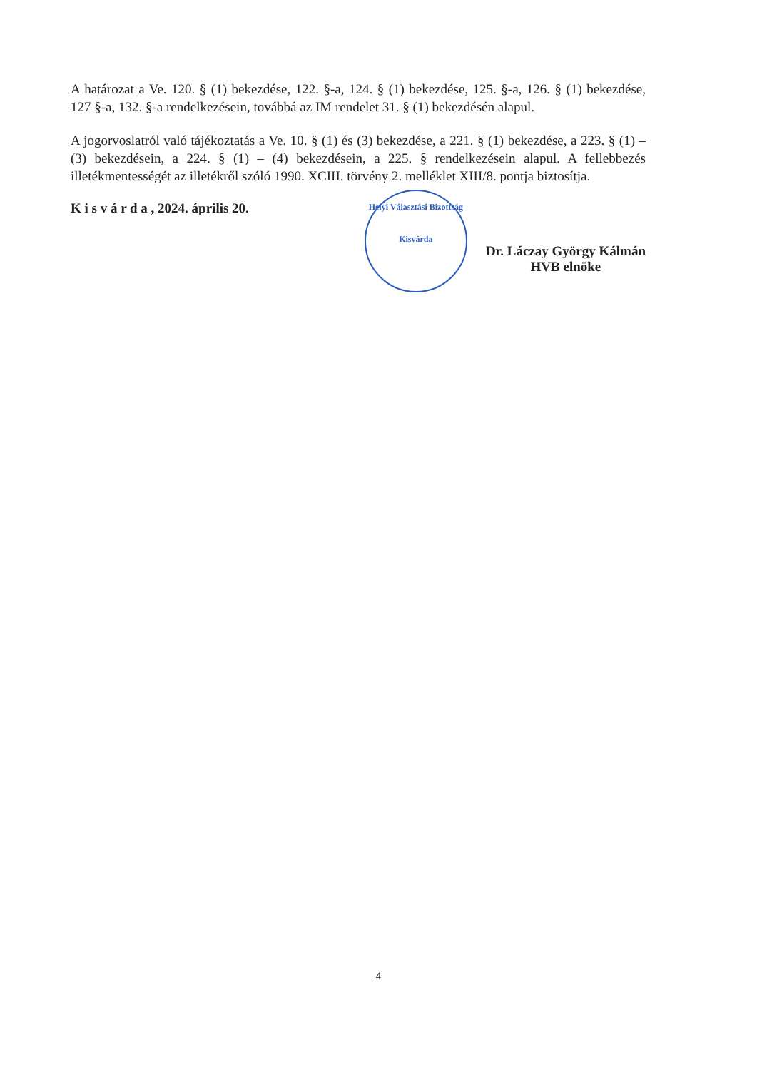A határozat a Ve. 120. § (1) bekezdése, 122. §-a, 124. § (1) bekezdése, 125. §-a, 126. § (1) bekezdése, 127 §-a, 132. §-a rendelkezésein, továbbá az IM rendelet 31. § (1) bekezdésén alapul.
A jogorvoslatról való tájékoztatás a Ve. 10. § (1) és (3) bekezdése, a 221. § (1) bekezdése, a 223. § (1) – (3) bekezdésein, a 224. § (1) – (4) bekezdésein, a 225. § rendelkezésein alapul. A fellebbezés illetékmentességét az illetékről szóló 1990. XCIII. törvény 2. melléklet XIII/8. pontja biztosítja.
K i s v á r d a , 2024. április 20.
Helyi Választási Bizottság
Kisvárda
Dr. Láczay György Kálmán
HVB elnöke
4